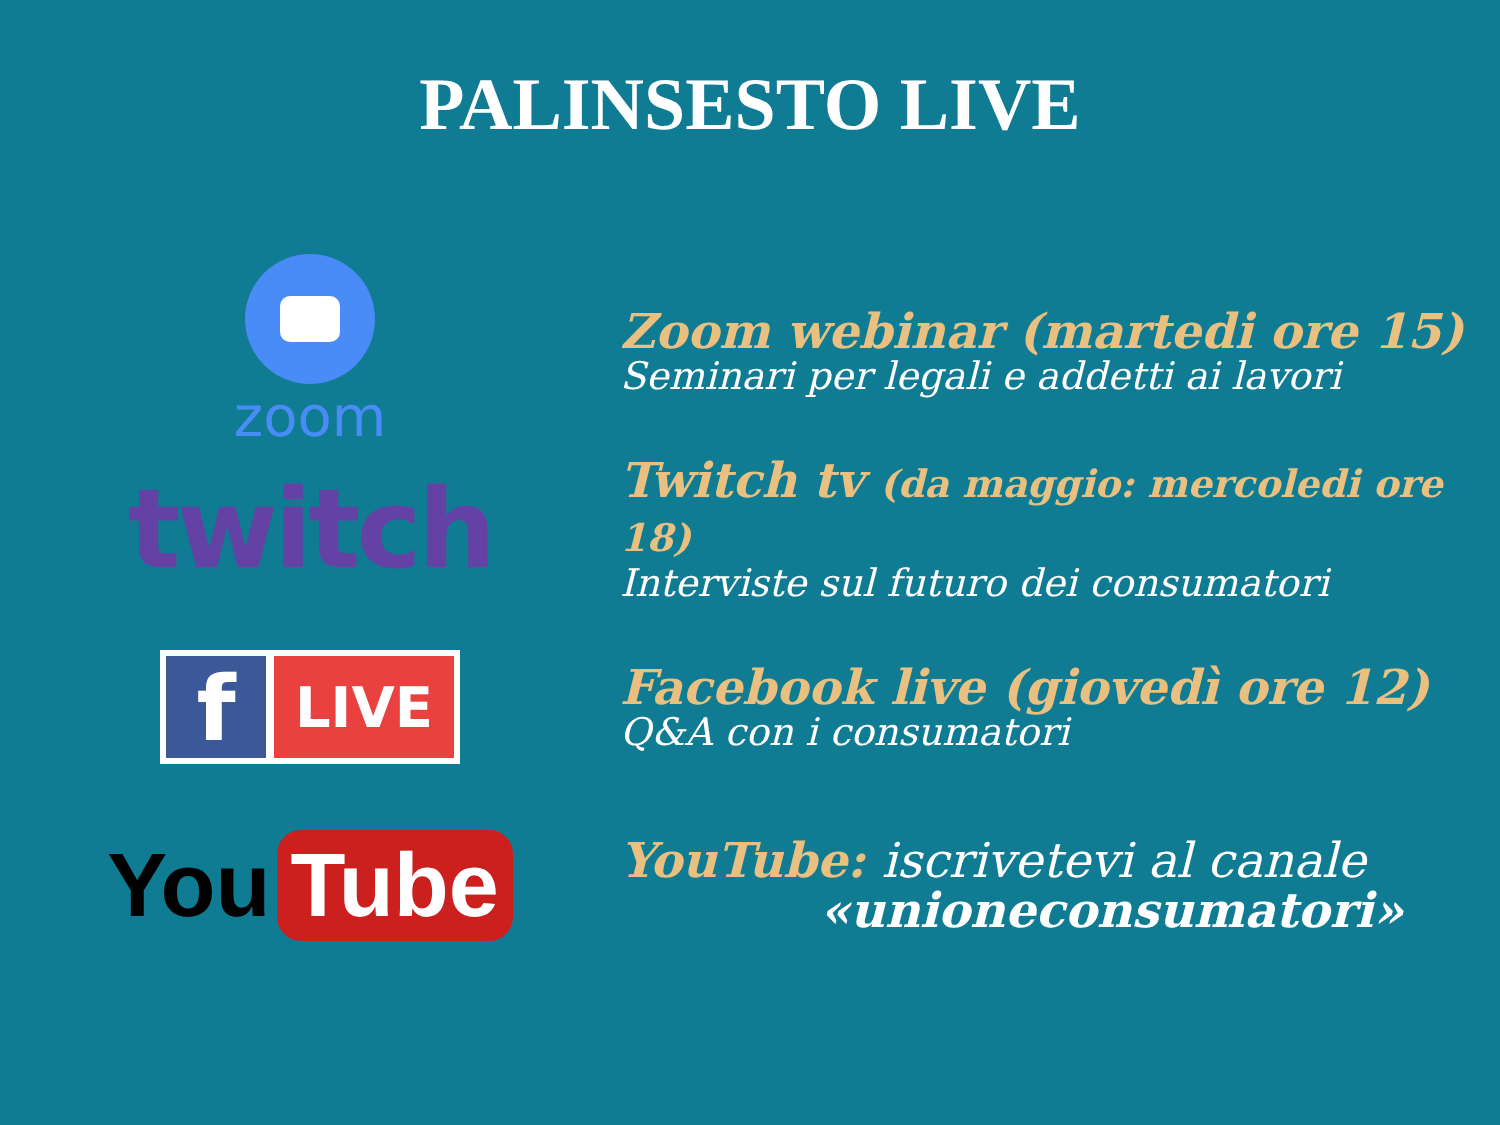PALINSESTO LIVE
zoom
Zoom webinar (martedi ore 15)
Seminari per legali e addetti ai lavori
twitch
Twitch tv (da maggio: mercoledi ore 18)
Interviste sul futuro dei consumatori
f
LIVE
Facebook live (giovedì ore 12)
Q&A con i consumatori
You Tube
YouTube: iscrivetevi al canale
«unioneconsumatori»